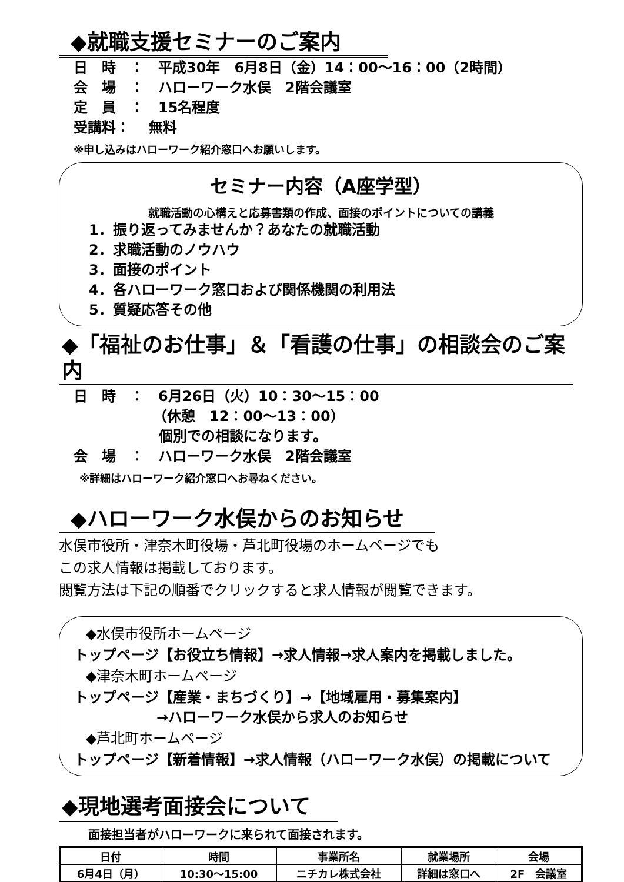◆就職支援セミナーのご案内
日　時　：　平成30年　6月8日（金）14：00～16：00（2時間）
会　場　：　ハローワーク水俣　2階会議室
定　員　：　15名程度
受講料：　 無料
※申し込みはハローワーク紹介窓口へお願いします。
セミナー内容（A座学型）
就職活動の心構えと応募書類の作成、面接のポイントについての講義
1．振り返ってみませんか？あなたの就職活動
2．求職活動のノウハウ
3．面接のポイント
4．各ハローワーク窓口および関係機関の利用法
5．質疑応答その他
◆「福祉のお仕事」＆「看護の仕事」の相談会のご案内
日　時　：　6月26日（火）10：30～15：00
（休憩　12：00～13：00）
個別での相談になります。
会　場　：　ハローワーク水俣　2階会議室
※詳細はハローワーク紹介窓口へお尋ねください。
◆ハローワーク水俣からのお知らせ
水俣市役所・津奈木町役場・芦北町役場のホームページでも
この求人情報は掲載しております。
閲覧方法は下記の順番でクリックすると求人情報が閲覧できます。
◆水俣市役所ホームページ
トップページ【お役立ち情報】→求人情報→求人案内を掲載しました。
◆津奈木町ホームページ
トップページ【産業・まちづくり】→【地域雇用・募集案内】
→ハローワーク水俣から求人のお知らせ
◆芦北町ホームページ
トップページ【新着情報】→求人情報（ハローワーク水俣）の掲載について
◆現地選考面接会について
面接担当者がハローワークに来られて面接されます。
| 日付 | 時間 | 事業所名 | 就業場所 | 会場 |
| --- | --- | --- | --- | --- |
| 6月4日（月） | 10:30～15:00 | ニチカレ株式会社 | 詳細は窓口へ | 2F 会議室 |